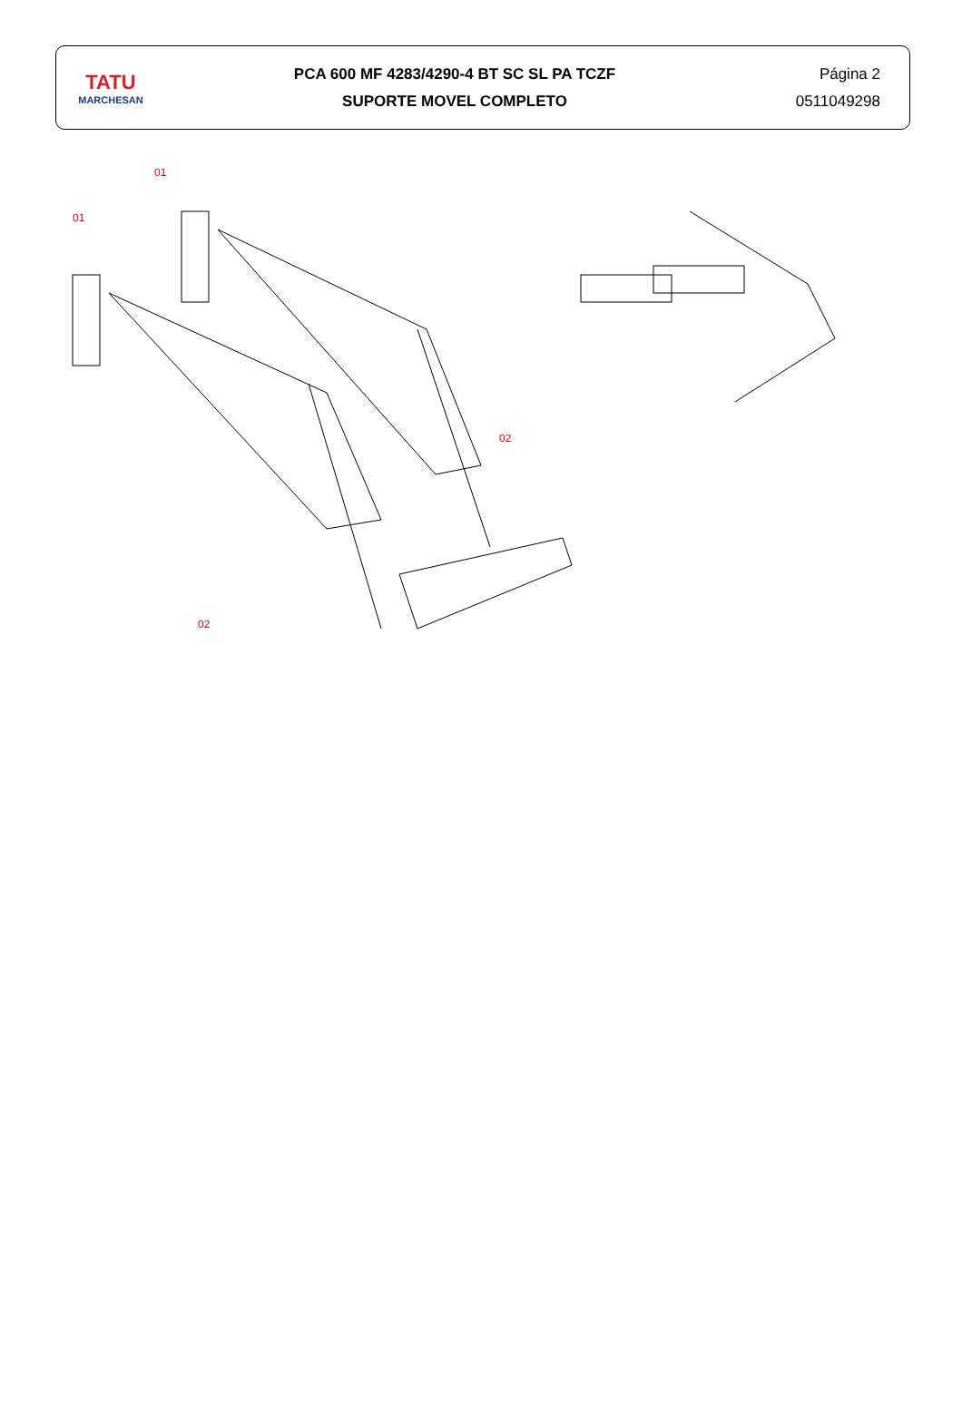TATU
MARCHESAN
PCA 600 MF 4283/4290-4 BT SC SL PA TCZF
SUPORTE MOVEL COMPLETO
Página 2
0511049298
01
01
02
02